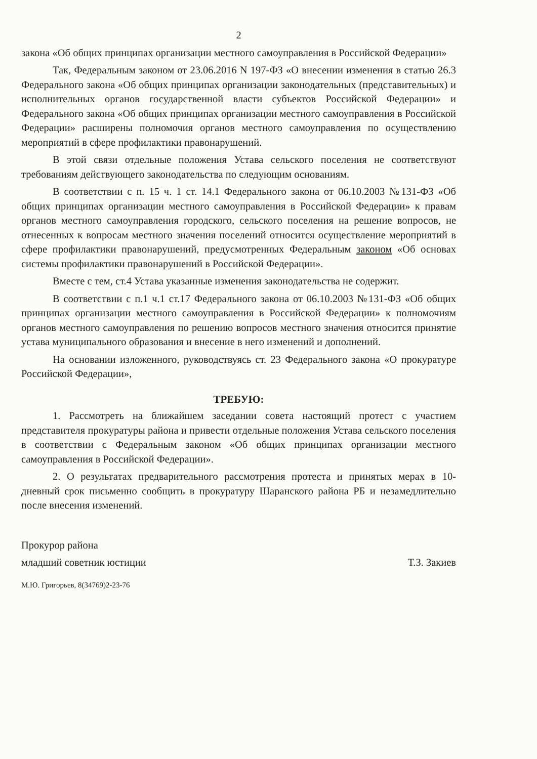2
закона «Об общих принципах организации местного самоуправления в Российской Федерации»
Так, Федеральным законом от 23.06.2016 N 197-ФЗ «О внесении изменения в статью 26.3 Федерального закона «Об общих принципах организации законодательных (представительных) и исполнительных органов государственной власти субъектов Российской Федерации» и Федерального закона «Об общих принципах организации местного самоуправления в Российской Федерации» расширены полномочия органов местного самоуправления по осуществлению мероприятий в сфере профилактики правонарушений.
В этой связи отдельные положения Устава сельского поселения не соответствуют требованиям действующего законодательства по следующим основаниям.
В соответствии с п. 15 ч. 1 ст. 14.1 Федерального закона от 06.10.2003 №131-ФЗ «Об общих принципах организации местного самоуправления в Российской Федерации» к правам органов местного самоуправления городского, сельского поселения на решение вопросов, не отнесенных к вопросам местного значения поселений относится осуществление мероприятий в сфере профилактики правонарушений, предусмотренных Федеральным законом «Об основах системы профилактики правонарушений в Российской Федерации».
Вместе с тем, ст.4 Устава указанные изменения законодательства не содержит.
В соответствии с п.1 ч.1 ст.17 Федерального закона от 06.10.2003 №131-ФЗ «Об общих принципах организации местного самоуправления в Российской Федерации» к полномочиям органов местного самоуправления по решению вопросов местного значения относится принятие устава муниципального образования и внесение в него изменений и дополнений.
На основании изложенного, руководствуясь ст. 23 Федерального закона «О прокуратуре Российской Федерации»,
ТРЕБУЮ:
1. Рассмотреть на ближайшем заседании совета настоящий протест с участием представителя прокуратуры района и привести отдельные положения Устава сельского поселения в соответствии с Федеральным законом «Об общих принципах организации местного самоуправления в Российской Федерации».
2. О результатах предварительного рассмотрения протеста и принятых мерах в 10-дневный срок письменно сообщить в прокуратуру Шаранского района РБ и незамедлительно после внесения изменений.
Прокурор района
младший советник юстиции Т.З. Закиев
М.Ю. Григорьев, 8(34769)2-23-76